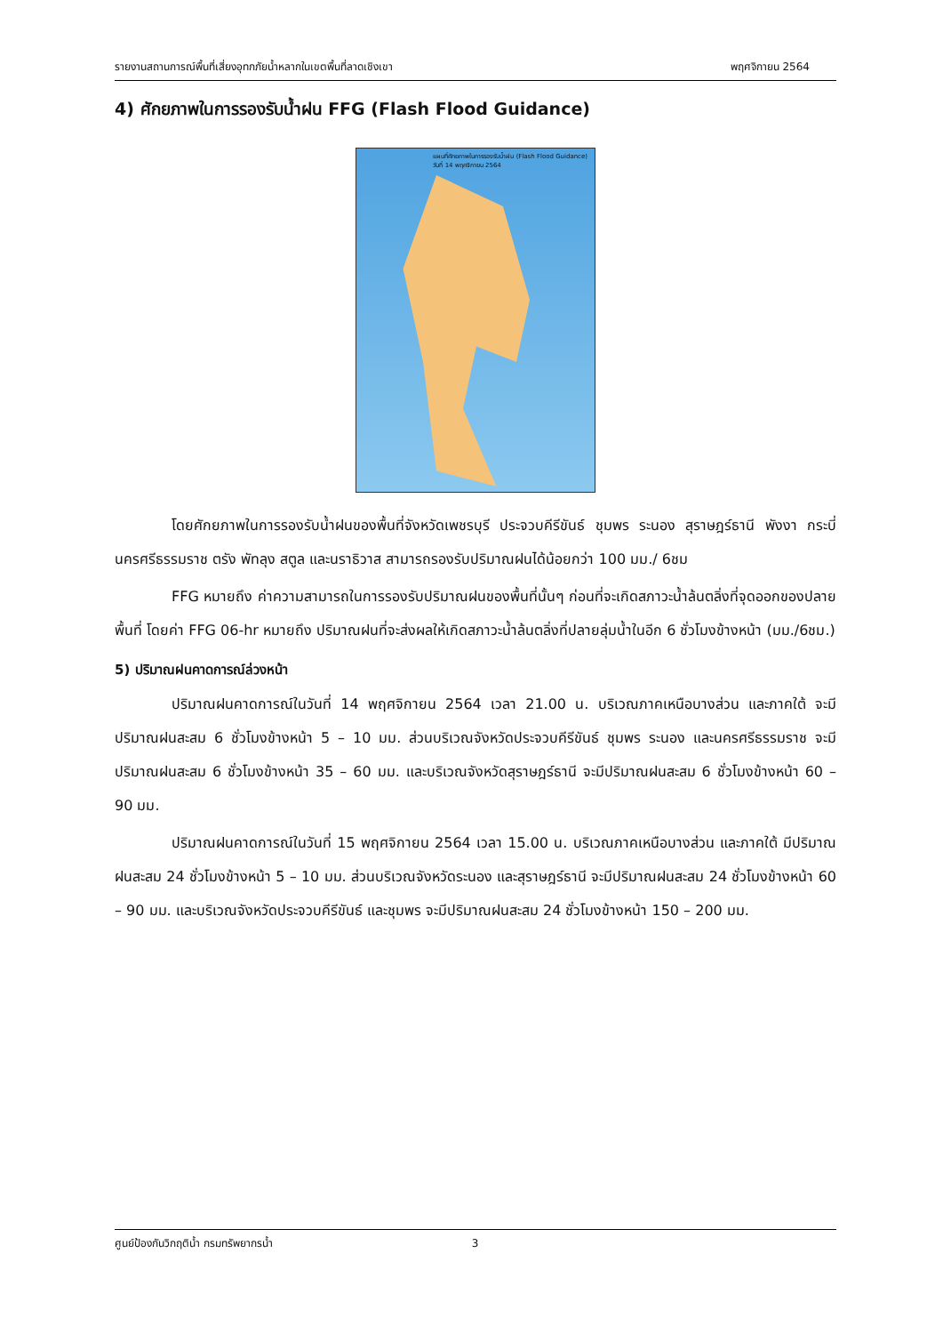รายงานสถานการณ์พื้นที่เสี่ยงอุทกภัยน้ำหลากในเขตพื้นที่ลาดเชิงเขา พฤศจิกายน 2564
4) ศักยภาพในการรองรับน้ำฝน FFG (Flash Flood Guidance)
แผนที่ศักยภาพในการรองรับน้ำฝน (Flash Flood Guidance)
วันที่ 14 พฤศจิกายน 2564
โดยศักยภาพในการรองรับน้ำฝนของพื้นที่จังหวัดเพชรบุรี ประจวบคีรีขันธ์ ชุมพร ระนอง สุราษฎร์ธานี พังงา กระบี่ นครศรีธรรมราช ตรัง พัทลุง สตูล และนราธิวาส สามารถรองรับปริมาณฝนได้น้อยกว่า 100 มม./ 6ชม
FFG หมายถึง ค่าความสามารถในการรองรับปริมาณฝนของพื้นที่นั้นๆ ก่อนที่จะเกิดสภาวะน้ำล้นตลิ่งที่จุดออกของปลายพื้นที่ โดยค่า FFG 06-hr หมายถึง ปริมาณฝนที่จะส่งผลให้เกิดสภาวะน้ำล้นตลิ่งที่ปลายลุ่มน้ำในอีก 6 ชั่วโมงข้างหน้า (มม./6ชม.)
5) ปริมาณฝนคาดการณ์ล่วงหน้า
ปริมาณฝนคาดการณ์ในวันที่ 14 พฤศจิกายน 2564 เวลา 21.00 น. บริเวณภาคเหนือบางส่วน และภาคใต้ จะมีปริมาณฝนสะสม 6 ชั่วโมงข้างหน้า 5 – 10 มม. ส่วนบริเวณจังหวัดประจวบคีรีขันธ์ ชุมพร ระนอง และนครศรีธรรมราช จะมีปริมาณฝนสะสม 6 ชั่วโมงข้างหน้า 35 – 60 มม. และบริเวณจังหวัดสุราษฎร์ธานี จะมีปริมาณฝนสะสม 6 ชั่วโมงข้างหน้า 60 – 90 มม.
ปริมาณฝนคาดการณ์ในวันที่ 15 พฤศจิกายน 2564 เวลา 15.00 น. บริเวณภาคเหนือบางส่วน และภาคใต้ มีปริมาณฝนสะสม 24 ชั่วโมงข้างหน้า 5 – 10 มม. ส่วนบริเวณจังหวัดระนอง และสุราษฎร์ธานี จะมีปริมาณฝนสะสม 24 ชั่วโมงข้างหน้า 60 – 90 มม. และบริเวณจังหวัดประจวบคีรีขันธ์ และชุมพร จะมีปริมาณฝนสะสม 24 ชั่วโมงข้างหน้า 150 – 200 มม.
ศูนย์ป้องกันวิกฤติน้ำ กรมทรัพยากรน้ำ 3